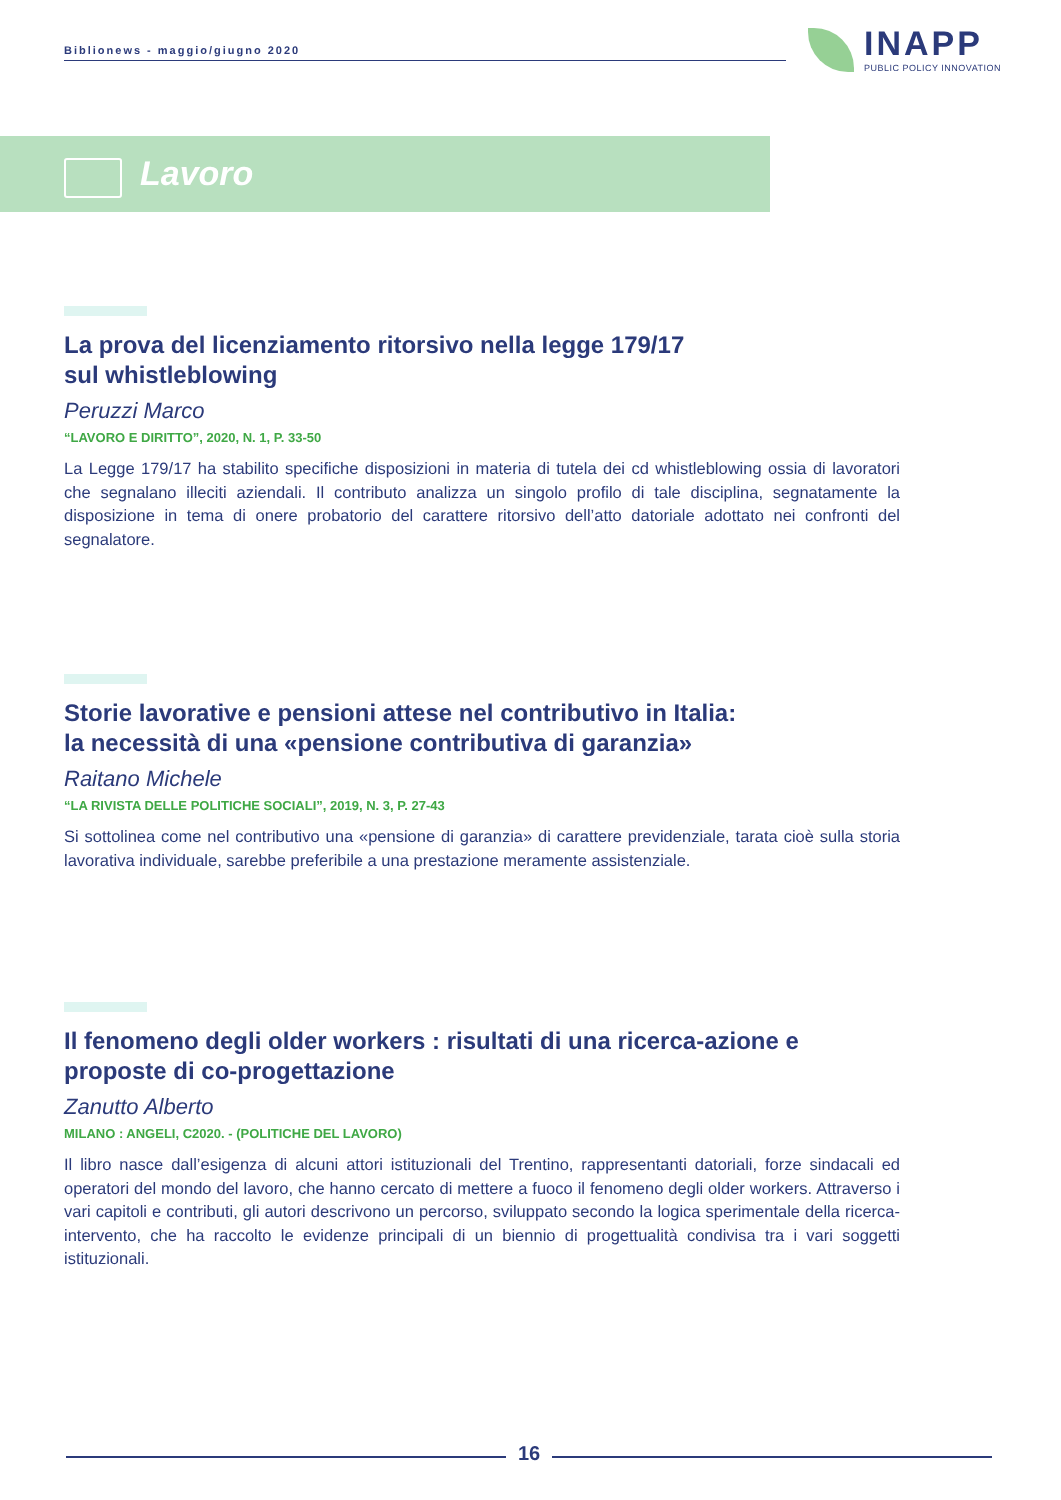Biblionews - maggio/giugno 2020
INAPP
PUBLIC POLICY INNOVATION
Lavoro
La prova del licenziamento ritorsivo nella legge 179/17
sul whistleblowing
Peruzzi Marco
“LAVORO E DIRITTO”, 2020, N. 1, P. 33-50
La Legge 179/17 ha stabilito specifiche disposizioni in materia di tutela dei cd whistleblowing ossia di lavoratori che segnalano illeciti aziendali. Il contributo analizza un singolo profilo di tale disciplina, segnatamente la disposizione in tema di onere probatorio del carattere ritorsivo dell’atto datoriale adottato nei confronti del segnalatore.
Storie lavorative e pensioni attese nel contributivo in Italia:
la necessità di una «pensione contributiva di garanzia»
Raitano Michele
“LA RIVISTA DELLE POLITICHE SOCIALI”, 2019, N. 3, P. 27-43
Si sottolinea come nel contributivo una «pensione di garanzia» di carattere previdenziale, tarata cioè sulla storia lavorativa individuale, sarebbe preferibile a una prestazione meramente assistenziale.
Il fenomeno degli older workers : risultati di una ricerca-azione e proposte di co-progettazione
Zanutto Alberto
MILANO : ANGELI, C2020. - (POLITICHE DEL LAVORO)
Il libro nasce dall’esigenza di alcuni attori istituzionali del Trentino, rappresentanti datoriali, forze sindacali ed operatori del mondo del lavoro, che hanno cercato di mettere a fuoco il fenomeno degli older workers. Attraverso i vari capitoli e contributi, gli autori descrivono un percorso, sviluppato secondo la logica sperimentale della ricerca-intervento, che ha raccolto le evidenze principali di un biennio di progettualità condivisa tra i vari soggetti istituzionali.
16